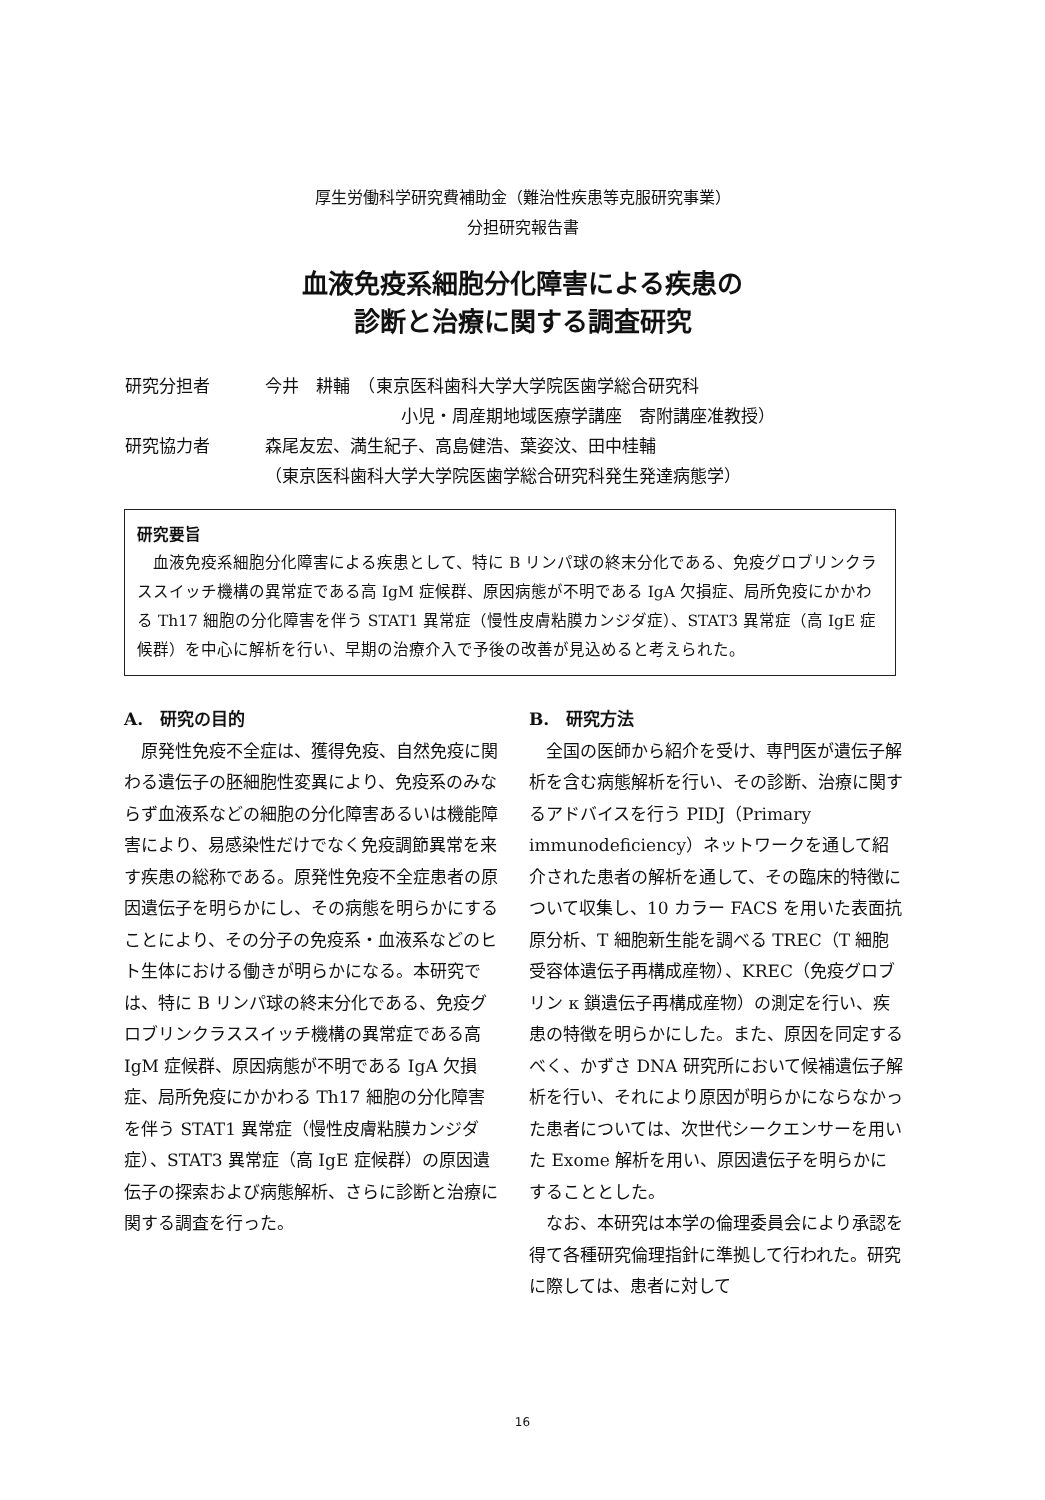厚生労働科学研究費補助金（難治性疾患等克服研究事業）
分担研究報告書
血液免疫系細胞分化障害による疾患の
診断と治療に関する調査研究
研究分担者 今井　耕輔　（東京医科歯科大学大学院医歯学総合研究科
　　　　　　　　小児・周産期地域医療学講座　寄附講座准教授）
研究協力者 森尾友宏、満生紀子、高島健浩、葉姿汶、田中桂輔
（東京医科歯科大学大学院医歯学総合研究科発生発達病態学）
研究要旨
　血液免疫系細胞分化障害による疾患として、特に B リンパ球の終末分化である、免疫グロブリンクラススイッチ機構の異常症である高 IgM 症候群、原因病態が不明である IgA 欠損症、局所免疫にかかわる Th17 細胞の分化障害を伴う STAT1 異常症（慢性皮膚粘膜カンジダ症）、STAT3 異常症（高 IgE 症候群）を中心に解析を行い、早期の治療介入で予後の改善が見込めると考えられた。
A.　研究の目的
原発性免疫不全症は、獲得免疫、自然免疫に関わる遺伝子の胚細胞性変異により、免疫系のみならず血液系などの細胞の分化障害あるいは機能障害により、易感染性だけでなく免疫調節異常を来す疾患の総称である。原発性免疫不全症患者の原因遺伝子を明らかにし、その病態を明らかにすることにより、その分子の免疫系・血液系などのヒト生体における働きが明らかになる。本研究では、特に B リンパ球の終末分化である、免疫グロブリンクラススイッチ機構の異常症である高 IgM 症候群、原因病態が不明である IgA 欠損症、局所免疫にかかわる Th17 細胞の分化障害を伴う STAT1 異常症（慢性皮膚粘膜カンジダ症）、STAT3 異常症（高 IgE 症候群）の原因遺伝子の探索および病態解析、さらに診断と治療に関する調査を行った。
B.　研究方法
全国の医師から紹介を受け、専門医が遺伝子解析を含む病態解析を行い、その診断、治療に関するアドバイスを行う PIDJ（Primary immunodeficiency）ネットワークを通して紹介された患者の解析を通して、その臨床的特徴について収集し、10 カラー FACS を用いた表面抗原分析、T 細胞新生能を調べる TREC（T 細胞受容体遺伝子再構成産物）、KREC（免疫グロブリン κ 鎖遺伝子再構成産物）の測定を行い、疾患の特徴を明らかにした。また、原因を同定するべく、かずさ DNA 研究所において候補遺伝子解析を行い、それにより原因が明らかにならなかった患者については、次世代シークエンサーを用いた Exome 解析を用い、原因遺伝子を明らかにすることとした。
なお、本研究は本学の倫理委員会により承認を得て各種研究倫理指針に準拠して行われた。研究に際しては、患者に対して
16